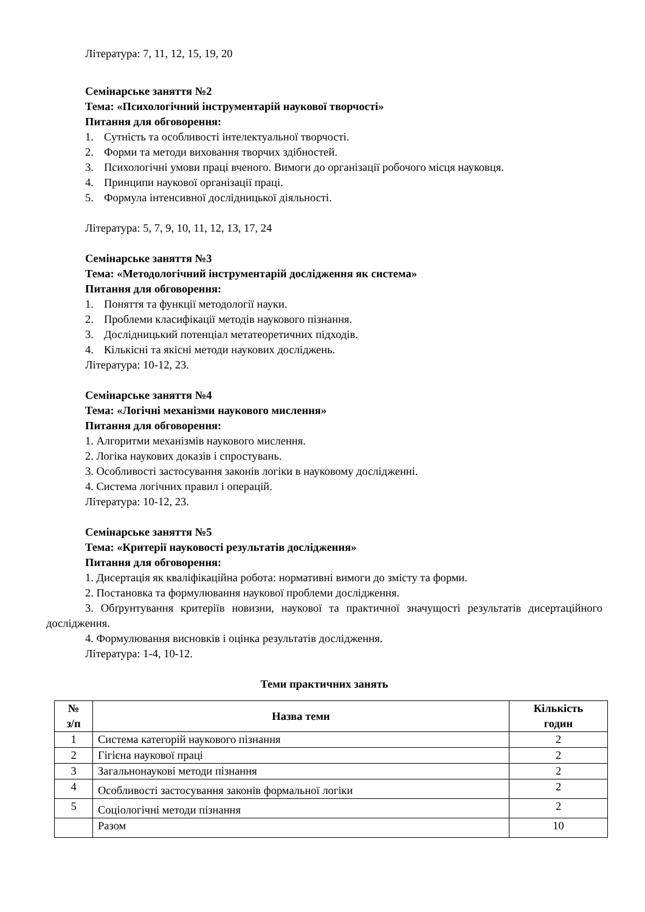Література: 7, 11, 12, 15, 19, 20
Семінарське заняття №2
Тема: «Психологічний інструментарій наукової творчості»
Питання для обговорення:
1. Сутність та особливості інтелектуальної творчості.
2. Форми та методи виховання творчих здібностей.
3. Психологічні умови праці вченого. Вимоги до організації робочого місця науковця.
4. Принципи наукової організації праці.
5. Формула інтенсивної дослідницької діяльності.
Література: 5, 7, 9, 10, 11, 12, 13, 17, 24
Семінарське заняття №3
Тема: «Методологічний інструментарій дослідження як система»
Питання для обговорення:
1. Поняття та функції методології науки.
2. Проблеми класифікації методів наукового пізнання.
3. Дослідницький потенціал метатеоретичних підходів.
4. Кількісні та якісні методи наукових досліджень.
Література: 10-12, 23.
Семінарське заняття №4
Тема: «Логічні механізми наукового мислення»
Питання для обговорення:
1. Алгоритми механізмів наукового мислення.
2. Логіка наукових доказів і спростувань.
3. Особливості застосування законів логіки в науковому дослідженні.
4. Система логічних правил і операцій.
Література: 10-12, 23.
Семінарське заняття №5
Тема: «Критерії науковості результатів дослідження»
Питання для обговорення:
1. Дисертація як кваліфікаційна робота: нормативні вимоги до змісту та форми.
2. Постановка та формулювання наукової проблеми дослідження.
3. Обґрунтування критеріїв новизни, наукової та практичної значущості результатів дисертаційного дослідження.
4. Формулювання висновків і оцінка результатів дослідження.
Література: 1-4, 10-12.
Теми практичних занять
| № з/п | Назва теми | Кількість годин |
| --- | --- | --- |
| 1 | Система категорій наукового пізнання | 2 |
| 2 | Гігієна наукової праці | 2 |
| 3 | Загальнонаукові методи пізнання | 2 |
| 4 | Особливості застосування законів формальної логіки | 2 |
| 5 | Соціологічні методи пізнання | 2 |
| | Разом | 10 |